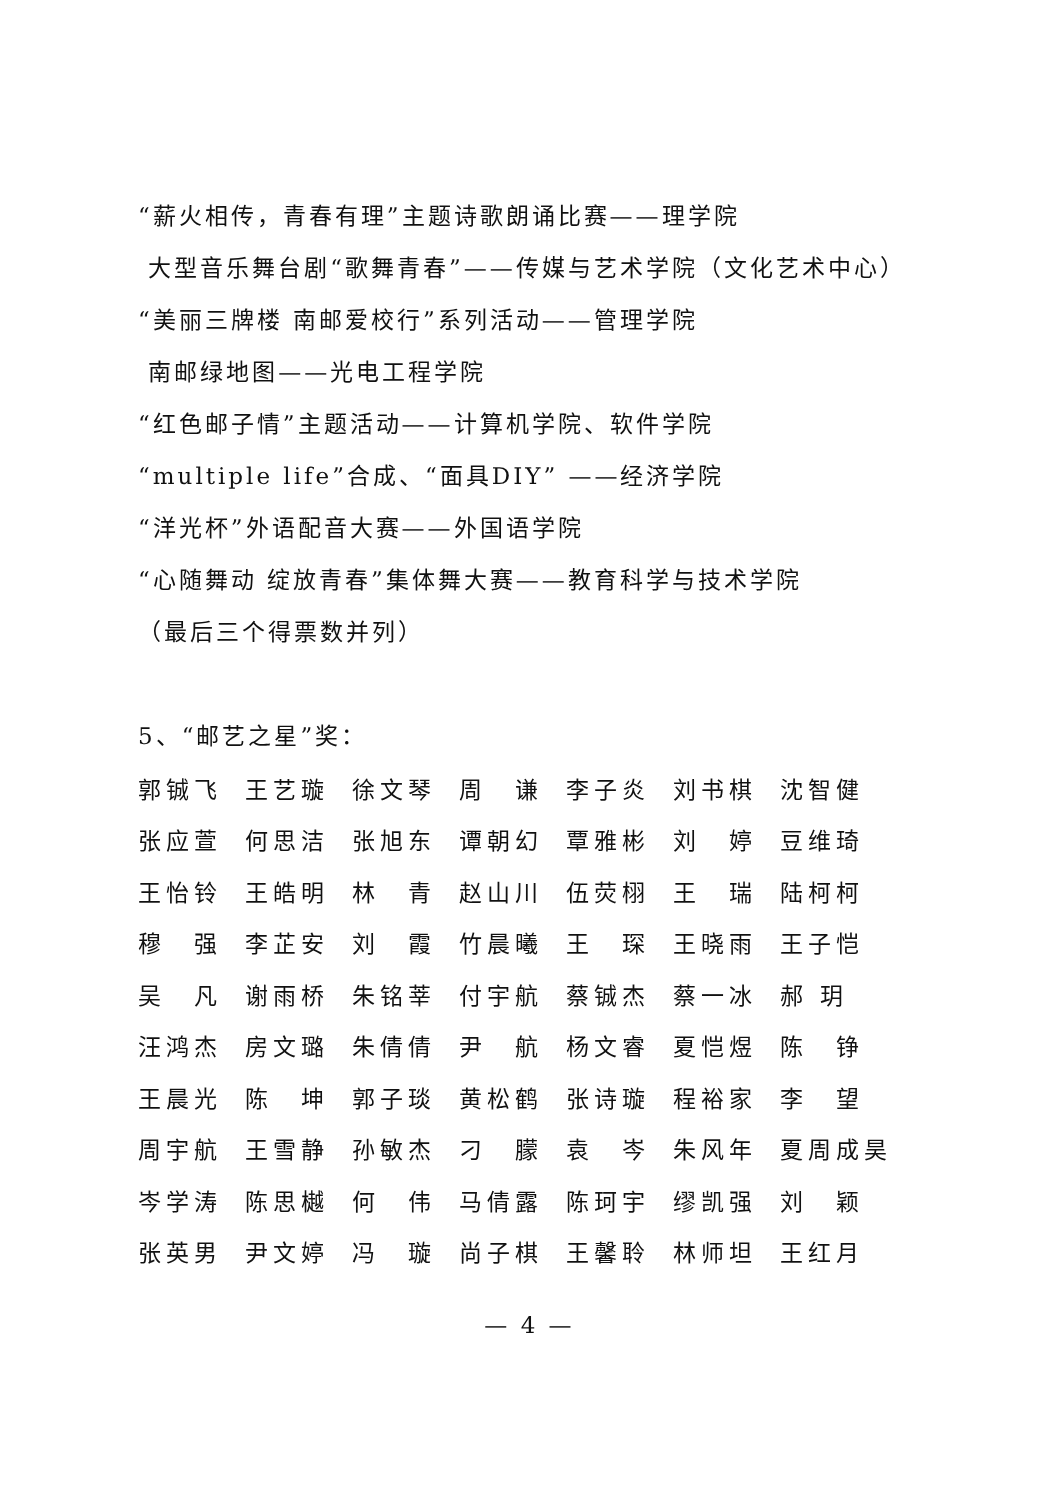“薪火相传，青春有理”主题诗歌朗诵比赛——理学院
大型音乐舞台剧“歌舞青春”——传媒与艺术学院（文化艺术中心）
“美丽三牌楼 南邮爱校行”系列活动——管理学院
南邮绿地图——光电工程学院
“红色邮子情”主题活动——计算机学院、软件学院
“multiple life”合成、“面具DIY” ——经济学院
“洋光杯”外语配音大赛——外国语学院
“心随舞动 绽放青春”集体舞大赛——教育科学与技术学院
（最后三个得票数并列）
5、“邮艺之星”奖：
| 郭铖飞 | 王艺璇 | 徐文琴 | 周 谦 | 李子炎 | 刘书棋 | 沈智健 |
| 张应萱 | 何思洁 | 张旭东 | 谭朝幻 | 覃雅彬 | 刘 婷 | 豆维琦 |
| 王怡铃 | 王皓明 | 林 青 | 赵山川 | 伍荧栩 | 王 瑞 | 陆柯柯 |
| 穆 强 | 李芷安 | 刘 霞 | 竹晨曦 | 王 琛 | 王晓雨 | 王子恺 |
| 吴 凡 | 谢雨桥 | 朱铭莘 | 付宇航 | 蔡铖杰 | 蔡一冰 | 郝 玥 |
| 汪鸿杰 | 房文璐 | 朱倩倩 | 尹 航 | 杨文睿 | 夏恺煜 | 陈 铮 |
| 王晨光 | 陈 坤 | 郭子琰 | 黄松鹤 | 张诗璇 | 程裕家 | 李 望 |
| 周宇航 | 王雪静 | 孙敏杰 | 刁 朦 | 袁 岑 | 朱风年 | 夏周成昊 |
| 岑学涛 | 陈思樾 | 何 伟 | 马倩露 | 陈珂宇 | 缪凯强 | 刘 颖 |
| 张英男 | 尹文婷 | 冯 璇 | 尚子棋 | 王馨聆 | 林师坦 | 王红月 |
— 4 —